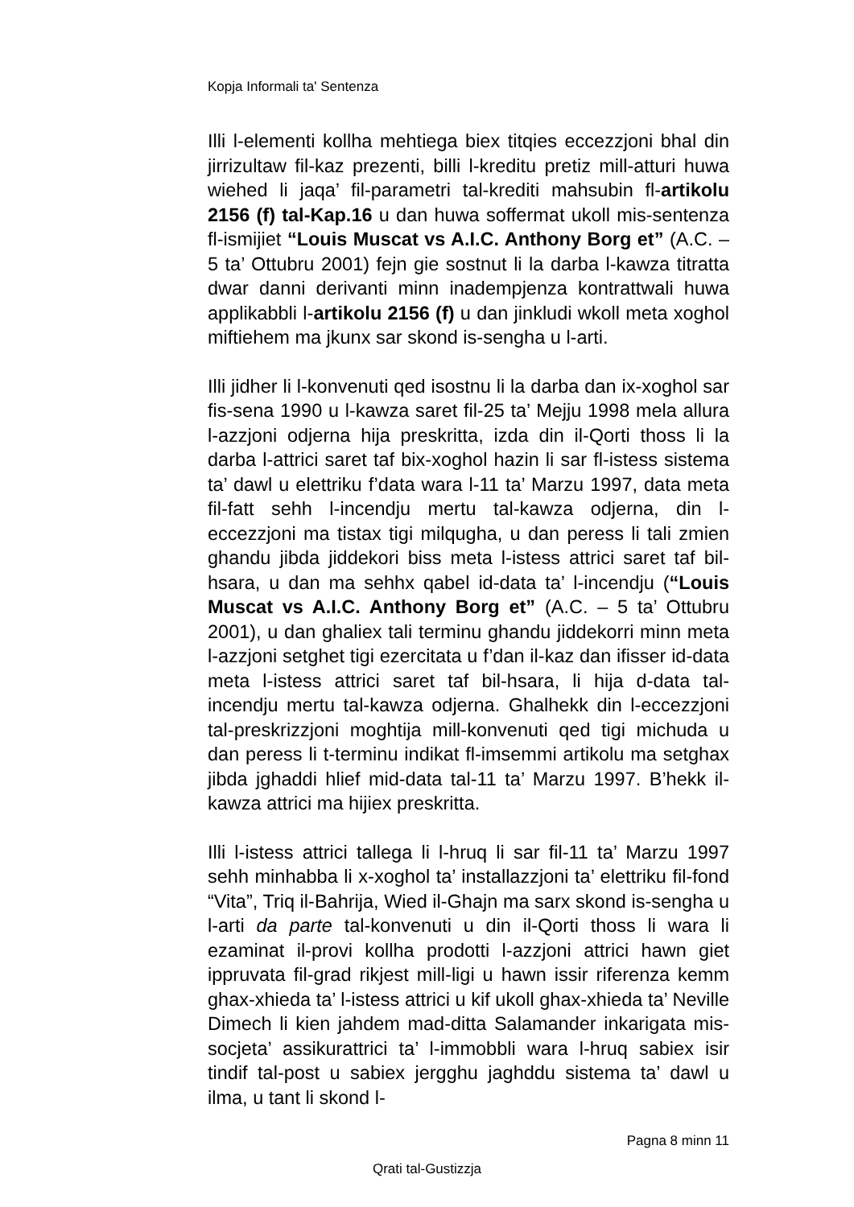Kopja Informali ta' Sentenza
Illi l-elementi kollha mehtiega biex titqies eccezzjoni bhal din jirrizultaw fil-kaz prezenti, billi l-kreditu pretiz mill-atturi huwa wiehed li jaqa’ fil-parametri tal-krediti mahsubin fl-artikolu 2156 (f) tal-Kap.16 u dan huwa soffermat ukoll mis-sentenza fl-ismijiet “Louis Muscat vs A.I.C. Anthony Borg et” (A.C. – 5 ta’ Ottubru 2001) fejn gie sostnut li la darba l-kawza titratta dwar danni derivanti minn inadempjenza kontrattwali huwa applikabbli l-artikolu 2156 (f) u dan jinkludi wkoll meta xoghol miftiehem ma jkunx sar skond is-sengha u l-arti.
Illi jidher li l-konvenuti qed isostnu li la darba dan ix-xoghol sar fis-sena 1990 u l-kawza saret fil-25 ta’ Mejju 1998 mela allura l-azzjoni odjerna hija preskritta, izda din il-Qorti thoss li la darba l-attrici saret taf bix-xoghol hazin li sar fl-istess sistema ta’ dawl u elettriku f’data wara l-11 ta’ Marzu 1997, data meta fil-fatt sehh l-incendju mertu tal-kawza odjerna, din l-eccezzjoni ma tistax tigi milqugha, u dan peress li tali zmien ghandu jibda jiddekori biss meta l-istess attrici saret taf bil-hsara, u dan ma sehhx qabel id-data ta’ l-incendju (“Louis Muscat vs A.I.C. Anthony Borg et” (A.C. – 5 ta’ Ottubru 2001), u dan ghaliex tali terminu ghandu jiddekorri minn meta l-azzjoni setghet tigi ezercitata u f’dan il-kaz dan ifisser id-data meta l-istess attrici saret taf bil-hsara, li hija d-data tal-incendju mertu tal-kawza odjerna. Ghalhekk din l-eccezzjoni tal-preskrizzjoni moghtija mill-konvenuti qed tigi michuda u dan peress li t-terminu indikat fl-imsemmi artikolu ma setghax jibda jghaddi hlief mid-data tal-11 ta’ Marzu 1997. B’hekk il-kawza attrici ma hijiex preskritta.
Illi l-istess attrici tallega li l-hruq li sar fil-11 ta’ Marzu 1997 sehh minhabba li x-xoghol ta’ installazzjoni ta’ elettriku fil-fond “Vita”, Triq il-Bahrija, Wied il-Ghajn ma sarx skond is-sengha u l-arti da parte tal-konvenuti u din il-Qorti thoss li wara li ezaminat il-provi kollha prodotti l-azzjoni attrici hawn giet ippruvata fil-grad rikjest mill-ligi u hawn issir riferenza kemm ghax-xhieda ta’ l-istess attrici u kif ukoll ghax-xhieda ta’ Neville Dimech li kien jahdem mad-ditta Salamander inkarigata mis-socjeta’ assikurattrici ta’ l-immobbli wara l-hruq sabiex isir tindif tal-post u sabiex jergghu jaghddu sistema ta’ dawl u ilma, u tant li skond l-
Pagna 8 minn 11
Qrati tal-Gustizzja